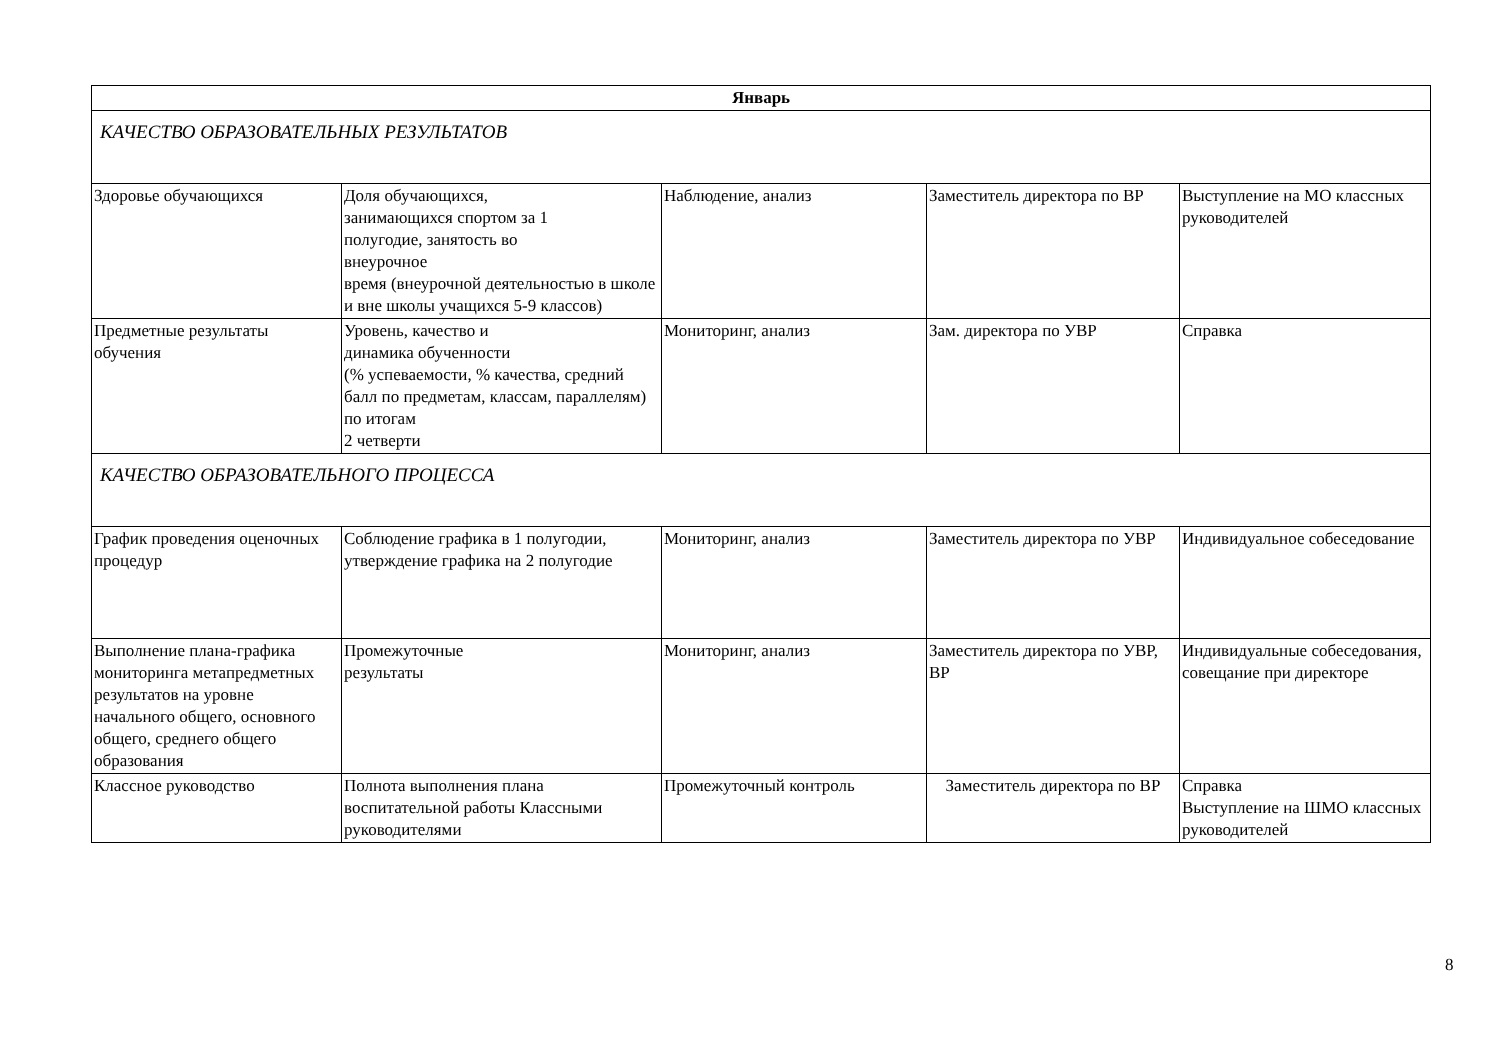| Январь | | | | |
| --- | --- | --- | --- | --- |
| КАЧЕСТВО ОБРАЗОВАТЕЛЬНЫХ РЕЗУЛЬТАТОВ | | | | |
| Здоровье обучающихся | Доля обучающихся, занимающихся спортом за 1 полугодие, занятость во внеурочное время (внеурочной деятельностью в школе и вне школы учащихся 5-9 классов) | Наблюдение, анализ | Заместитель директора по ВР | Выступление на МО классных руководителей |
| Предметные результаты обучения | Уровень, качество и динамика обученности (% успеваемости, % качества, средний балл по предметам, классам, параллелям) по итогам 2 четверти | Мониторинг, анализ | Зам. директора по УВР | Справка |
| КАЧЕСТВО ОБРАЗОВАТЕЛЬНОГО ПРОЦЕССА | | | | |
| График проведения оценочных процедур | Соблюдение графика в 1 полугодии, утверждение графика на 2 полугодие | Мониторинг, анализ | Заместитель директора по УВР | Индивидуальное собеседование |
| Выполнение плана-графика мониторинга метапредметных результатов на уровне начального общего, основного общего, среднего общего образования | Промежуточные результаты | Мониторинг, анализ | Заместитель директора по УВР, ВР | Индивидуальные собеседования, совещание при директоре |
| Классное руководство | Полнота выполнения плана воспитательной работы Классными руководителями | Промежуточный контроль | Заместитель директора по ВР | Справка Выступление на ШМО классных руководителей |
8